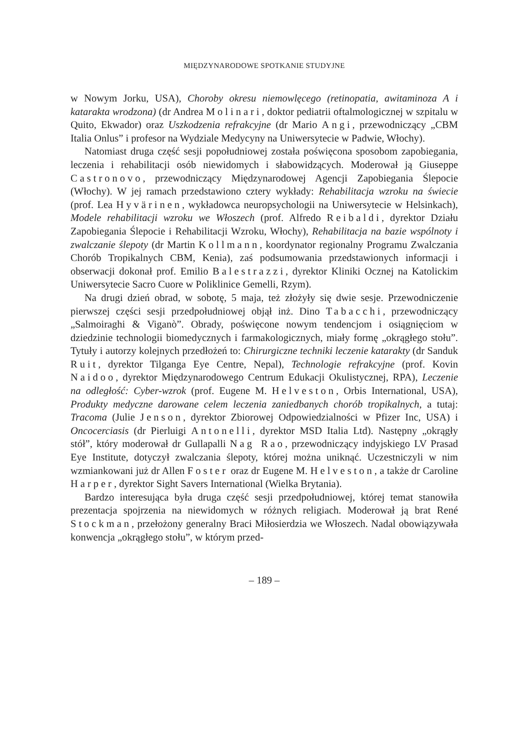MIĘDZYNARODOWE SPOTKANIE STUDYJNE
w Nowym Jorku, USA), Choroby okresu niemowlęcego (retinopatia, awitaminoza A i katarakta wrodzona) (dr Andrea Molinari, doktor pediatrii oftalmologicznej w szpitalu w Quito, Ekwador) oraz Uszkodzenia refrakcyjne (dr Mario Angi, przewodniczący „CBM Italia Onlus” i profesor na Wydziale Medycyny na Uniwersytecie w Padwie, Włochy).
Natomiast druga część sesji popołudniowej została poświęcona sposobom zapobiegania, leczenia i rehabilitacji osób niewidomych i słabowidzących. Moderował ją Giuseppe Castronovo, przewodniczący Międzynarodowej Agencji Zapobiegania Ślepocie (Włochy). W jej ramach przedstawiono cztery wykłady: Rehabilitacja wzroku na świecie (prof. Lea Hyvärinen, wykładowca neuropsychologii na Uniwersytecie w Helsinkach), Modele rehabilitacji wzroku we Włoszech (prof. Alfredo Reibaldi, dyrektor Działu Zapobiegania Ślepocie i Rehabilitacji Wzroku, Włochy), Rehabilitacja na bazie wspólnoty i zwalczanie ślepoty (dr Martin Kollmann, koordynator regionalny Programu Zwalczania Chorób Tropikalnych CBM, Kenia), zaś podsumowania przedstawionych informacji i obserwacji dokonał prof. Emilio Balestrazzi, dyrektor Kliniki Ocznej na Katolickim Uniwersytecie Sacro Cuore w Poliklinice Gemelli, Rzym).
Na drugi dzień obrad, w sobotę, 5 maja, też złożyły się dwie sesje. Przewodniczenie pierwszej części sesji przedpołudniowej objął inż. Dino Tabacchi, przewodniczący „Salmoiraghi & Viganò”. Obrady, poświęcone nowym tendencjom i osiągnięciom w dziedzinie technologii biomedycznych i farmakologicznych, miały formę „okrągłego stołu”. Tytuły i autorzy kolejnych przedłożeń to: Chirurgiczne techniki leczenie katarakty (dr Sanduk Ruit, dyrektor Tilganga Eye Centre, Nepal), Technologie refrakcyjne (prof. Kovin Naidoo, dyrektor Międzynarodowego Centrum Edukacji Okulistycznej, RPA), Leczenie na odległość: Cyber-wzrok (prof. Eugene M. Helveston, Orbis International, USA), Produkty medyczne darowane celem leczenia zaniedbanych chorób tropikalnych, a tutaj: Tracoma (Julie Jenson, dyrektor Zbiorowej Odpowiedzialności w Pfizer Inc, USA) i Oncocerciasis (dr Pierluigi Antonelli, dyrektor MSD Italia Ltd). Następny „okrągły stół”, który moderował dr Gullapalli Nag Rao, przewodniczący indyjskiego LV Prasad Eye Institute, dotyczył zwalczania ślepoty, której można uniknąć. Uczestniczyli w nim wzmiankowani już dr Allen Foster oraz dr Eugene M. Helveston, a także dr Caroline Harper, dyrektor Sight Savers International (Wielka Brytania).
Bardzo interesująca była druga część sesji przedpołudniowej, której temat stanowiła prezentacja spojrzenia na niewidomych w różnych religiach. Moderował ją brat René Stockman, przełożony generalny Braci Miłosierdzia we Włoszech. Nadal obowiązywała konwencja „okrągłego stołu”, w którym przed-
– 189 –